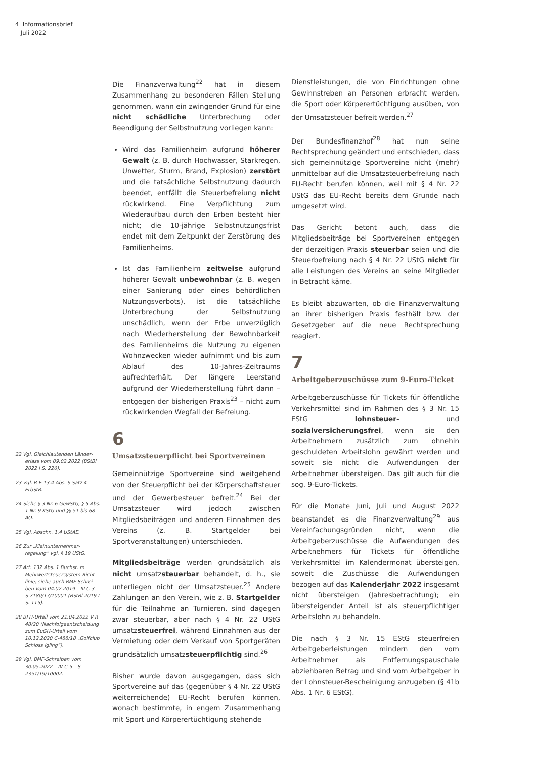4 Informationsbrief
Juli 2022
22 Vgl. Gleichlautenden Länder­erlass vom 09.02.2022 (BStBl 2022 I S. 226).
23 Vgl. R E 13.4 Abs. 6 Satz 4 ErbStR.
24 Siehe § 3 Nr. 6 GewStG, § 5 Abs. 1 Nr. 9 KStG und §§ 51 bis 68 AO.
25 Vgl. Abschn. 1.4 UStAE.
26 Zur „Kleinunternehmer­regelung“ vgl. § 19 UStG.
27 Art. 132 Abs. 1 Buchst. m Mehrwertsteuersystem-Richt­linie; siehe auch BMF-Schrei­ben vom 04.02.2019 – III C 3 – S 7180/17/10001 (BStBl 2019 I S. 115).
28 BFH-Urteil vom 21.04.2022 V R 48/20 (Nachfolgeent­scheidung zum EuGH-Urteil vom 10.12.2020 C-488/18 „Golfclub Schloss Igling“).
29 Vgl. BMF-Schreiben vom 30.05.2022 – IV C 5 – S 2351/19/10002.
Die Finanzverwaltung<sup>22</sup> hat in diesem Zusammenhang zu besonderen Fällen Stellung genommen, wann ein zwingender Grund für eine nicht schädliche Unterbrechung oder Beendigung der Selbstnutzung vorliegen kann:
Wird das Familienheim aufgrund höherer Gewalt (z. B. durch Hochwasser, Starkregen, Unwetter, Sturm, Brand, Explosion) zerstört und die tatsächliche Selbstnutzung dadurch beendet, entfällt die Steuerbefreiung nicht rückwirkend. Eine Verpflichtung zum Wiederaufbau durch den Erben besteht hier nicht; die 10-jährige Selbstnutzungsfrist endet mit dem Zeitpunkt der Zerstörung des Familienheims.
Ist das Familienheim zeitweise aufgrund höherer Gewalt unbewohnbar (z. B. wegen einer Sanierung oder eines behördlichen Nutzungsverbots), ist die tatsächliche Unterbrechung der Selbstnutzung unschädlich, wenn der Erbe unverzüglich nach Wiederherstellung der Bewohnbarkeit des Familienheims die Nutzung zu eigenen Wohnzwecken wieder aufnimmt und bis zum Ablauf des 10-Jahres-Zeitraums aufrechterhält. Der längere Leerstand aufgrund der Wiederherstellung führt dann – entgegen der bisherigen Praxis<sup>23</sup> – nicht zum rückwirkenden Wegfall der Befreiung.
6
Umsatzsteuerpflicht bei Sportvereinen
Gemeinnützige Sportvereine sind weitgehend von der Steuerpflicht bei der Körperschaftsteuer und der Gewerbesteuer befreit.<sup>24</sup> Bei der Umsatzsteuer wird jedoch zwischen Mitgliedsbeiträgen und anderen Einnahmen des Vereins (z. B. Startgelder bei Sportveranstaltungen) unterschieden.
Mitgliedsbeiträge werden grundsätzlich als nicht umsatzsteuerbar behandelt, d. h., sie unterliegen nicht der Umsatzsteuer.<sup>25</sup> Andere Zahlungen an den Verein, wie z. B. Startgelder für die Teilnahme an Turnieren, sind dagegen zwar steuerbar, aber nach § 4 Nr. 22 UStG umsatzsteuerfrei, während Einnahmen aus der Vermietung oder dem Verkauf von Sportgeräten grundsätzlich umsatzsteuerpflichtig sind.<sup>26</sup>
Bisher wurde davon ausgegangen, dass sich Sportvereine auf das (gegenüber § 4 Nr. 22 UStG weiterreichende) EU-Recht berufen können, wonach bestimmte, in engem Zusammenhang mit Sport und Körperertüchtigung stehende
Dienstleistungen, die von Einrichtungen ohne Gewinnstreben an Personen erbracht werden, die Sport oder Körperertüchtigung ausüben, von der Umsatzsteuer befreit werden.<sup>27</sup>
Der Bundesfinanzhof<sup>28</sup> hat nun seine Rechtsprechung geändert und entschieden, dass sich gemeinnützige Sportvereine nicht (mehr) unmittelbar auf die Umsatzsteuerbefreiung nach EU-Recht berufen können, weil mit § 4 Nr. 22 UStG das EU-Recht bereits dem Grunde nach umgesetzt wird.
Das Gericht betont auch, dass die Mitgliedsbeiträge bei Sportvereinen entgegen der derzeitigen Praxis steuerbar seien und die Steuerbefreiung nach § 4 Nr. 22 UStG nicht für alle Leistungen des Vereins an seine Mitglieder in Betracht käme.
Es bleibt abzuwarten, ob die Finanzverwaltung an ihrer bisherigen Praxis festhält bzw. der Gesetzgeber auf die neue Rechtsprechung reagiert.
7
Arbeitgeberzuschüsse zum 9-Euro-Ticket
Arbeitgeberzuschüsse für Tickets für öffentliche Verkehrsmittel sind im Rahmen des § 3 Nr. 15 EStG lohnsteuer- und sozialversicherungsfrei, wenn sie den Arbeitnehmern zusätzlich zum ohnehin geschuldeten Arbeitslohn gewährt werden und soweit sie nicht die Aufwendungen der Arbeitnehmer übersteigen. Das gilt auch für die sog. 9-Euro-Tickets.
Für die Monate Juni, Juli und August 2022 beanstandet es die Finanzverwaltung<sup>29</sup> aus Vereinfachungsgründen nicht, wenn die Arbeitgeberzuschüsse die Aufwendungen des Arbeitnehmers für Tickets für öffentliche Verkehrsmittel im Kalendermonat übersteigen, soweit die Zuschüsse die Aufwendungen bezogen auf das Kalenderjahr 2022 insgesamt nicht übersteigen (Jahresbetrachtung); ein übersteigender Anteil ist als steuerpflichtiger Arbeitslohn zu behandeln.
Die nach § 3 Nr. 15 EStG steuerfreien Arbeitgeberleistungen mindern den vom Arbeitnehmer als Entfernungspauschale abziehbaren Betrag und sind vom Arbeitgeber in der Lohnsteuer-Bescheinigung anzugeben (§ 41b Abs. 1 Nr. 6 EStG).